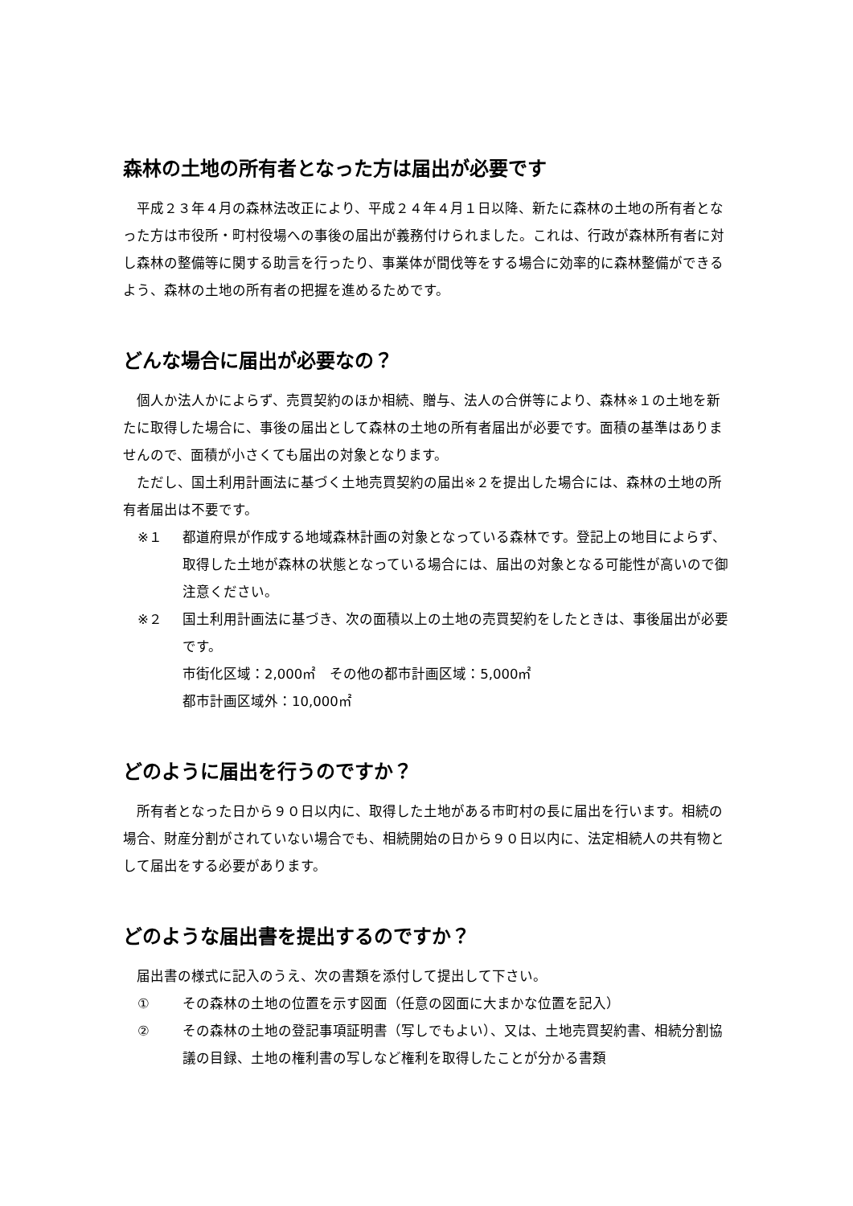森林の土地の所有者となった方は届出が必要です
　平成２３年４月の森林法改正により、平成２４年４月１日以降、新たに森林の土地の所有者となった方は市役所・町村役場への事後の届出が義務付けられました。これは、行政が森林所有者に対し森林の整備等に関する助言を行ったり、事業体が間伐等をする場合に効率的に森林整備ができるよう、森林の土地の所有者の把握を進めるためです。
どんな場合に届出が必要なの？
　個人か法人かによらず、売買契約のほか相続、贈与、法人の合併等により、森林※１の土地を新たに取得した場合に、事後の届出として森林の土地の所有者届出が必要です。面積の基準はありませんので、面積が小さくても届出の対象となります。
　ただし、国土利用計画法に基づく土地売買契約の届出※２を提出した場合には、森林の土地の所有者届出は不要です。
※１ 都道府県が作成する地域森林計画の対象となっている森林です。登記上の地目によらず、取得した土地が森林の状態となっている場合には、届出の対象となる可能性が高いので御注意ください。
※２ 国土利用計画法に基づき、次の面積以上の土地の売買契約をしたときは、事後届出が必要です。
市街化区域：2,000㎡　その他の都市計画区域：5,000㎡
都市計画区域外：10,000㎡
どのように届出を行うのですか？
　所有者となった日から９０日以内に、取得した土地がある市町村の長に届出を行います。相続の場合、財産分割がされていない場合でも、相続開始の日から９０日以内に、法定相続人の共有物として届出をする必要があります。
どのような届出書を提出するのですか？
　届出書の様式に記入のうえ、次の書類を添付して提出して下さい。
① その森林の土地の位置を示す図面（任意の図面に大まかな位置を記入）
② その森林の土地の登記事項証明書（写しでもよい）、又は、土地売買契約書、相続分割協議の目録、土地の権利書の写しなど権利を取得したことが分かる書類